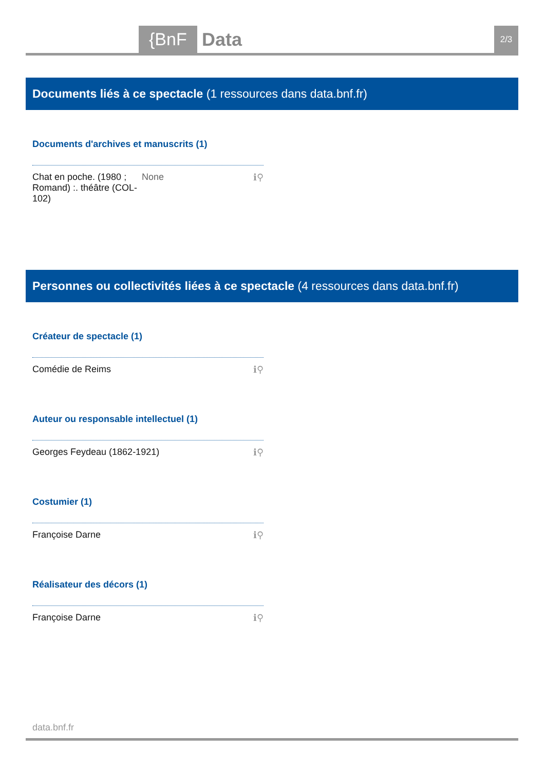{BnF Data 2/3
Documents liés à ce spectacle (1 ressources dans data.bnf.fr)
Documents d'archives et manuscrits (1)
Chat en poche. (1980 ; Romand) :. théâtre (COL-102) None ℹ⚲
Personnes ou collectivités liées à ce spectacle (4 ressources dans data.bnf.fr)
Créateur de spectacle (1)
Comédie de Reims ℹ⚲
Auteur ou responsable intellectuel (1)
Georges Feydeau (1862-1921) ℹ⚲
Costumier (1)
Françoise Darne ℹ⚲
Réalisateur des décors (1)
Françoise Darne ℹ⚲
data.bnf.fr